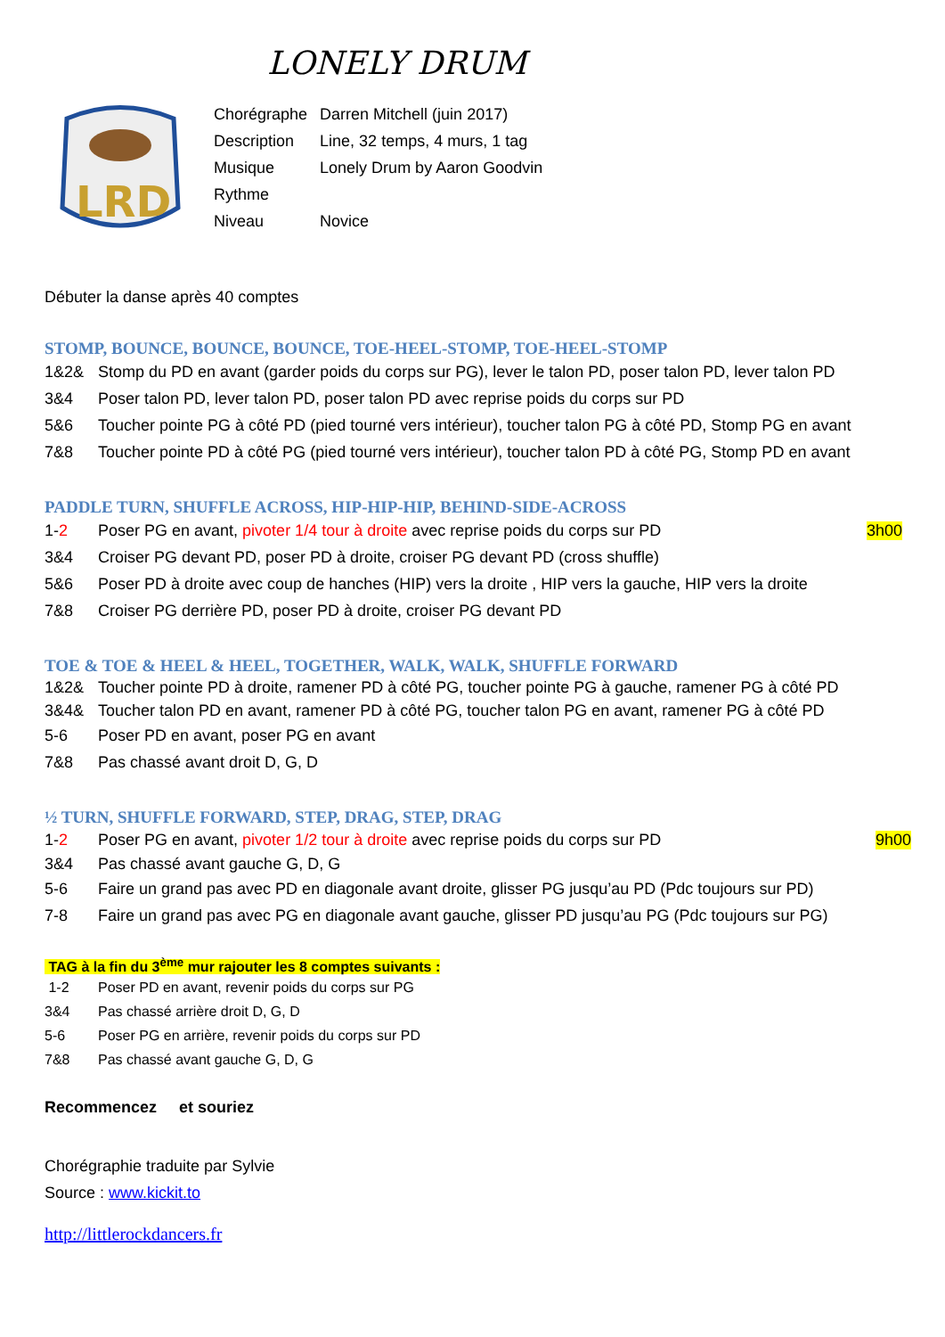LONELY DRUM
LRD
| Chorégraphe | Darren Mitchell (juin 2017) |
| Description | Line, 32 temps, 4 murs, 1 tag |
| Musique | Lonely Drum by Aaron Goodvin |
| Rythme | |
| Niveau | Novice |
Débuter la danse après 40 comptes
STOMP, BOUNCE, BOUNCE, BOUNCE, TOE-HEEL-STOMP, TOE-HEEL-STOMP
1&2& Stomp du PD en avant (garder poids du corps sur PG), lever le talon PD, poser talon PD, lever talon PD
3&4 Poser talon PD, lever talon PD, poser talon PD avec reprise poids du corps sur PD
5&6 Toucher pointe PG à côté PD (pied tourné vers intérieur), toucher talon PG à côté PD, Stomp PG en avant
7&8 Toucher pointe PD à côté PG (pied tourné vers intérieur), toucher talon PD à côté PG, Stomp PD en avant
PADDLE TURN, SHUFFLE ACROSS, HIP-HIP-HIP, BEHIND-SIDE-ACROSS
1-2 Poser PG en avant, pivoter 1/4 tour à droite avec reprise poids du corps sur PD 3h00
3&4 Croiser PG devant PD, poser PD à droite, croiser PG devant PD (cross shuffle)
5&6 Poser PD à droite avec coup de hanches (HIP) vers la droite , HIP vers la gauche, HIP vers la droite
7&8 Croiser PG derrière PD, poser PD à droite, croiser PG devant PD
TOE & TOE & HEEL & HEEL, TOGETHER, WALK, WALK, SHUFFLE FORWARD
1&2& Toucher pointe PD à droite, ramener PD à côté PG, toucher pointe PG à gauche, ramener PG à côté PD
3&4& Toucher talon PD en avant, ramener PD à côté PG, toucher talon PG en avant, ramener PG à côté PD
5-6 Poser PD en avant, poser PG en avant
7&8 Pas chassé avant droit D, G, D
½ TURN, SHUFFLE FORWARD, STEP, DRAG, STEP, DRAG
1-2 Poser PG en avant, pivoter 1/2 tour à droite avec reprise poids du corps sur PD 9h00
3&4 Pas chassé avant gauche G, D, G
5-6 Faire un grand pas avec PD en diagonale avant droite, glisser PG jusqu’au PD (Pdc toujours sur PD)
7-8 Faire un grand pas avec PG en diagonale avant gauche, glisser PD jusqu’au PG (Pdc toujours sur PG)
TAG à la fin du 3<sup>ème</sup> mur rajouter les 8 comptes suivants :
1-2 Poser PD en avant, revenir poids du corps sur PG
3&4 Pas chassé arrière droit D, G, D
5-6 Poser PG en arrière, revenir poids du corps sur PD
7&8 Pas chassé avant gauche G, D, G
Recommencez et souriez
Chorégraphie traduite par Sylvie
Source : www.kickit.to
http://littlerockdancers.fr